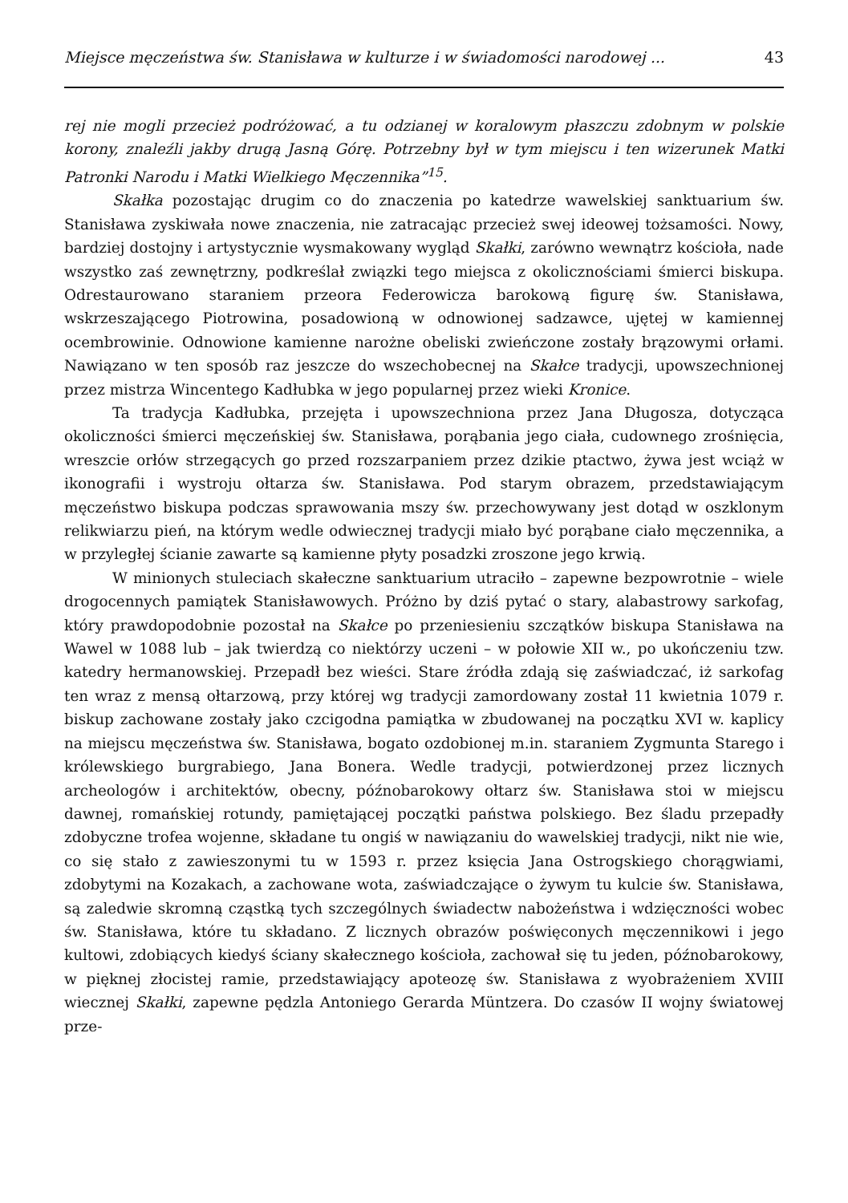Miejsce męczeństwa św. Stanisława w kulturze i w świadomości narodowej ... 43
rej nie mogli przecież podróżować, a tu odzianej w koralowym płaszczu zdobnym w polskie korony, znaleźli jakby drugą Jasną Górę. Potrzebny był w tym miejscu i ten wizerunek Matki Patronki Narodu i Matki Wielkiego Męczennika”<sup>15</sup>.
Skałka pozostając drugim co do znaczenia po katedrze wawelskiej sanktuarium św. Stanisława zyskiwała nowe znaczenia, nie zatracając przecież swej ideowej tożsamości. Nowy, bardziej dostojny i artystycznie wysmakowany wygląd Skałki, zarówno wewnątrz kościoła, nade wszystko zaś zewnętrzny, podkreślał związki tego miejsca z okolicznościami śmierci biskupa. Odrestaurowano staraniem przeora Federowicza barokową figurę św. Stanisława, wskrzeszającego Piotrowina, posadowioną w odnowionej sadzawce, ujętej w kamiennej ocembrowinie. Odnowione kamienne narożne obeliski zwieńczone zostały brązowymi orłami. Nawiązano w ten sposób raz jeszcze do wszechobecnej na Skałce tradycji, upowszechnionej przez mistrza Wincentego Kadłubka w jego popularnej przez wieki Kronice.
Ta tradycja Kadłubka, przejęta i upowszechniona przez Jana Długosza, dotycząca okoliczności śmierci męczeńskiej św. Stanisława, porąbania jego ciała, cudownego zrośnięcia, wreszcie orłów strzegących go przed rozszarpaniem przez dzikie ptactwo, żywa jest wciąż w ikonografii i wystroju ołtarza św. Stanisława. Pod starym obrazem, przedstawiającym męczeństwo biskupa podczas sprawowania mszy św. przechowywany jest dotąd w oszklonym relikwiarzu pień, na którym wedle odwiecznej tradycji miało być porąbane ciało męczennika, a w przyległej ścianie zawarte są kamienne płyty posadzki zroszone jego krwią.
W minionych stuleciach skałeczne sanktuarium utraciło – zapewne bezpowrotnie – wiele drogocennych pamiątek Stanisławowych. Próżno by dziś pytać o stary, alabastrowy sarkofag, który prawdopodobnie pozostał na Skałce po przeniesieniu szczątków biskupa Stanisława na Wawel w 1088 lub – jak twierdzą co niektórzy uczeni – w połowie XII w., po ukończeniu tzw. katedry hermanowskiej. Przepadł bez wieści. Stare źródła zdają się zaświadczać, iż sarkofag ten wraz z mensą ołtarzową, przy której wg tradycji zamordowany został 11 kwietnia 1079 r. biskup zachowane zostały jako czcigodna pamiątka w zbudowanej na początku XVI w. kaplicy na miejscu męczeństwa św. Stanisława, bogato ozdobionej m.in. staraniem Zygmunta Starego i królewskiego burgrabiego, Jana Bonera. Wedle tradycji, potwierdzonej przez licznych archeologów i architektów, obecny, późnobarokowy ołtarz św. Stanisława stoi w miejscu dawnej, romańskiej rotundy, pamiętającej początki państwa polskiego. Bez śladu przepadły zdobyczne trofea wojenne, składane tu ongiś w nawiązaniu do wawelskiej tradycji, nikt nie wie, co się stało z zawieszonymi tu w 1593 r. przez księcia Jana Ostrogskiego chorągwiami, zdobytymi na Kozakach, a zachowane wota, zaświadczające o żywym tu kulcie św. Stanisława, są zaledwie skromną cząstką tych szczególnych świadectw nabożeństwa i wdzięczności wobec św. Stanisława, które tu składano. Z licznych obrazów poświęconych męczennikowi i jego kultowi, zdobiących kiedyś ściany skałecznego kościoła, zachował się tu jeden, późnobarokowy, w pięknej złocistej ramie, przedstawiający apoteozę św. Stanisława z wyobrażeniem XVIII wiecznej Skałki, zapewne pędzla Antoniego Gerarda Müntzera. Do czasów II wojny światowej prze-